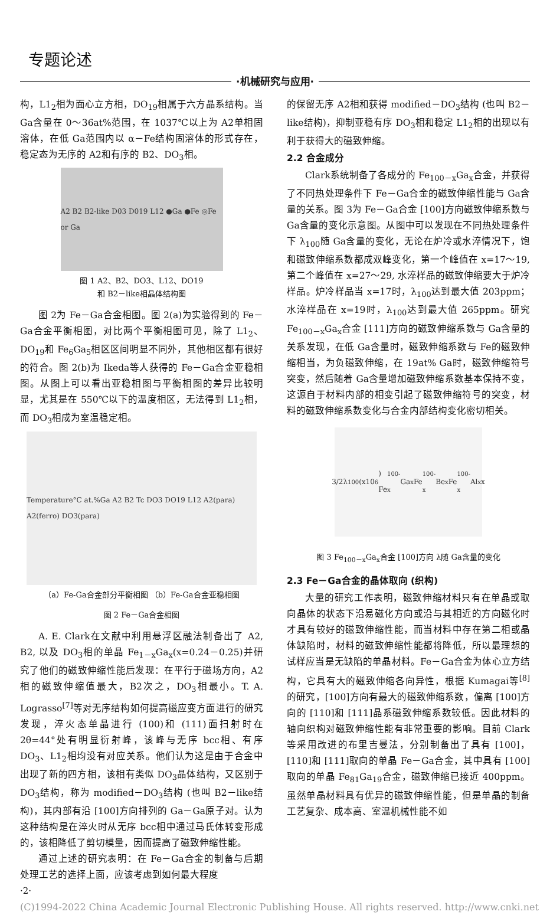专题论述
·机械研究与应用·
构，L1<sub>2</sub>相为面心立方相，DO<sub>19</sub>相属于六方晶系结构。当 Ga含量在 0～36at%范围，在 1037℃以上为 A2单相固溶体，在低 Ga范围内以 α－Fe结构固溶体的形式存在，稳定态为无序的 A2和有序的 B2、DO<sub>3</sub>相。
A2 B2 B2-like D03 D019 L12 ●Ga ●Fe ◎Fe or Ga
图 1 A2、B2、DO3、L12、DO19
和 B2－like相晶体结构图
图 2为 Fe－Ga合金相图。图 2(a)为实验得到的 Fe－Ga合金平衡相图，对比两个平衡相图可见，除了 L1<sub>2</sub>、DO<sub>19</sub>和 Fe<sub>6</sub>Ga<sub>5</sub>相区区间明显不同外，其他相区都有很好的符合。图 2(b)为 Ikeda等人获得的 Fe－Ga合金亚稳相图。从图上可以看出亚稳相图与平衡相图的差异比较明显，尤其是在 550℃以下的温度相区，无法得到 L1<sub>2</sub>相，而 DO<sub>3</sub>相成为室温稳定相。
Temperature°C at.%Ga A2 B2 Tc DO3 DO19 L12 A2(para) A2(ferro) DO3(para)
（a）Fe-Ga合金部分平衡相图 （b）Fe-Ga合金亚稳相图
图 2 Fe－Ga合金相图
A. E. Clark在文献中利用悬浮区融法制备出了 A2, B2, 以及 DO<sub>3</sub>相的单晶 Fe<sub>1－x</sub>Ga<sub>x</sub>(x=0.24－0.25)并研究了他们的磁致伸缩性能后发现：在平行于磁场方向，A2相的磁致伸缩值最大，B2次之，DO<sub>3</sub>相最小。T. A. Lograsso<sup>[7]</sup>等对无序结构如何提高磁应变方面进行的研究发现，淬火态单晶进行 (100)和 (111)面扫射时在 2θ=44°处有明显衍射峰，该峰与无序 bcc相、有序 DO<sub>3</sub>、L1<sub>2</sub>相均没有对应关系。他们认为这是由于合金中出现了新的四方相，该相有类似 DO<sub>3</sub>晶体结构，又区别于 DO<sub>3</sub>结构，称为 modified－DO<sub>3</sub>结构 (也叫 B2－like结构)，其内部有沿 [100]方向排列的 Ga－Ga原子对。认为这种结构是在淬火时从无序 bcc相中通过马氏体转变形成的，该相降低了剪切模量，因而提高了磁致伸缩性能。
通过上述的研究表明：在 Fe－Ga合金的制备与后期处理工艺的选择上面，应该考虑到如何最大程度
的保留无序 A2相和获得 modified－DO<sub>3</sub>结构 (也叫 B2－like结构)，抑制亚稳有序 DO<sub>3</sub>相和稳定 L1<sub>2</sub>相的出现以有利于获得大的磁致伸缩。
2.2 合金成分
Clark系统制备了各成分的 Fe<sub>100－x</sub>Ga<sub>x</sub>合金，并获得了不同热处理条件下 Fe－Ga合金的磁致伸缩性能与 Ga含量的关系。图 3为 Fe－Ga合金 [100]方向磁致伸缩系数与 Ga含量的变化示意图。从图中可以发现在不同热处理条件下 λ<sub>100</sub>随 Ga含量的变化，无论在炉冷或水淬情况下，饱和磁致伸缩系数都成双峰变化，第一个峰值在 x=17～19, 第二个峰值在 x=27～29, 水淬样品的磁致伸缩要大于炉冷样品。炉冷样品当 x=17时，λ<sub>100</sub>达到最大值 203ppm；水淬样品在 x=19时，λ<sub>100</sub>达到最大值 265ppm。研究 Fe<sub>100－x</sub>Ga<sub>x</sub>合金 [111]方向的磁致伸缩系数与 Ga含量的关系发现，在低 Ga含量时，磁致伸缩系数与 Fe的磁致伸缩相当，为负磁致伸缩，在 19at% Ga时，磁致伸缩符号突变，然后随着 Ga含量增加磁致伸缩系数基本保持不变，这源自于材料内部的相变引起了磁致伸缩符号的突变，材料的磁致伸缩系数变化与合金内部结构变化密切相关。
3/2λ<sub>100</sub>(x10<sup>6</sup>) Fe<sub>100-x</sub>Ga<sub>x</sub> Fe<sub>100-x</sub>Be<sub>x</sub> Fe<sub>100-x</sub>Al<sub>x</sub> x
图 3 Fe<sub>100－x</sub>Ga<sub>x</sub>合金 [100]方向 λ随 Ga含量的变化
2.3 Fe－Ga合金的晶体取向 (织构)
大量的研究工作表明，磁致伸缩材料只有在单晶或取向晶体的状态下沿易磁化方向或沿与其相近的方向磁化时才具有较好的磁致伸缩性能，而当材料中存在第二相或晶体缺陷时，材料的磁致伸缩性能都将降低，所以最理想的试样应当是无缺陷的单晶材料。Fe－Ga合金为体心立方结构，它具有大的磁致伸缩各向异性，根据 Kumagai等<sup>[8]</sup>的研究，[100]方向有最大的磁致伸缩系数，偏离 [100]方向的 [110]和 [111]晶系磁致伸缩系数较低。因此材料的轴向织构对磁致伸缩性能有非常重要的影响。目前 Clark等采用改进的布里吉曼法，分别制备出了具有 [100]，[110]和 [111]取向的单晶 Fe－Ga合金，其中具有 [100]取向的单晶 Fe<sub>81</sub>Ga<sub>19</sub>合金，磁致伸缩已接近 400ppm。虽然单晶材料具有优异的磁致伸缩性能，但是单晶的制备工艺复杂、成本高、室温机械性能不如
·2·
(C)1994-2022 China Academic Journal Electronic Publishing House. All rights reserved. http://www.cnki.net